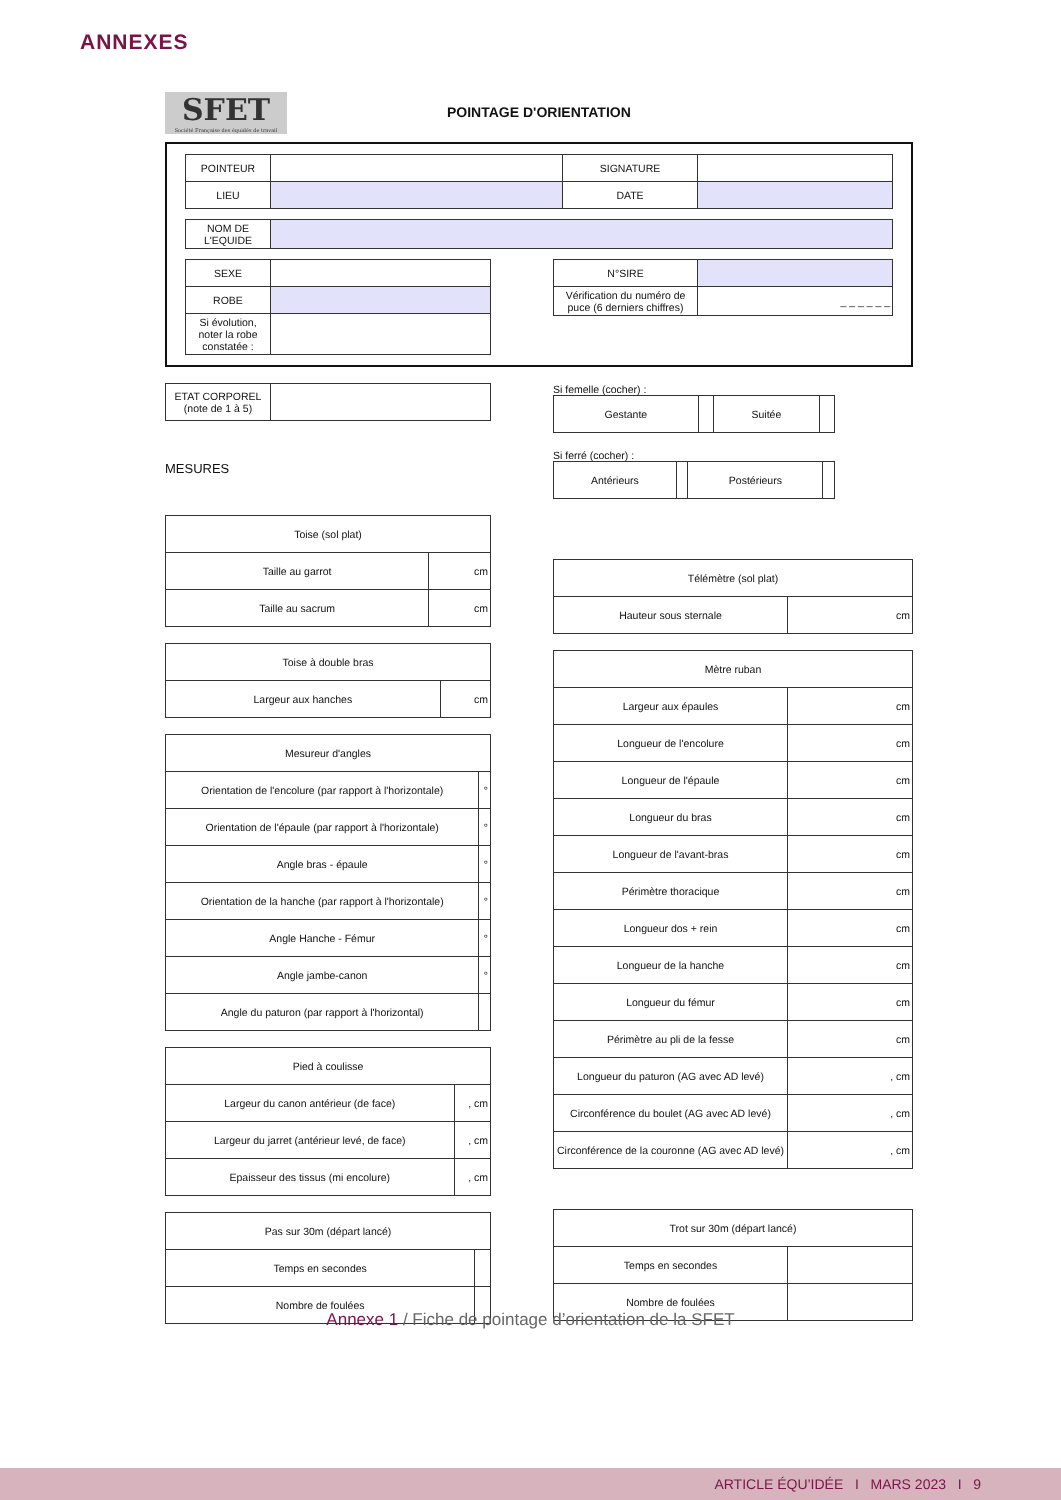ANNEXES
SFET Société Française des équidés de travail POINTAGE D'ORIENTATION
| POINTEUR | | SIGNATURE | |
| LIEU | | DATE | |
| NOM DE L'EQUIDE | |
| SEXE | |
| ROBE | |
| Si évolution, noter la robe constatée : | |
| N°SIRE | |
| Vérification du numéro de puce (6 derniers chiffres) | _ _ _ _ _ _ |
| ETAT CORPOREL (note de 1 à 5) | |
MESURES
Si femelle (cocher) :
| Gestante | | Suitée | |
Si ferré (cocher) :
| Antérieurs | | Postérieurs | |
| Toise (sol plat) | |
| Taille au garrot | cm |
| Taille au sacrum | cm |
| Toise à double bras | |
| Largeur aux hanches | cm |
| Mesureur d'angles | |
| Orientation de l'encolure (par rapport à l'horizontale) | ° |
| Orientation de l'épaule (par rapport à l'horizontale) | ° |
| Angle bras - épaule | ° |
| Orientation de la hanche (par rapport à l'horizontale) | ° |
| Angle Hanche - Fémur | ° |
| Angle jambe-canon | ° |
| Angle du paturon (par rapport à l'horizontal) | |
| Pied à coulisse | |
| Largeur du canon antérieur (de face) | , cm |
| Largeur du jarret (antérieur levé, de face) | , cm |
| Epaisseur des tissus (mi encolure) | , cm |
| Pas sur 30m (départ lancé) | |
| Temps en secondes | |
| Nombre de foulées | |
| Télémètre (sol plat) | |
| Hauteur sous sternale | cm |
| Mètre ruban | |
| Largeur aux épaules | cm |
| Longueur de l'encolure | cm |
| Longueur de l'épaule | cm |
| Longueur du bras | cm |
| Longueur de l'avant-bras | cm |
| Périmètre thoracique | cm |
| Longueur dos + rein | cm |
| Longueur de la hanche | cm |
| Longueur du fémur | cm |
| Périmètre au pli de la fesse | cm |
| Longueur du paturon (AG avec AD levé) | , cm |
| Circonférence du boulet (AG avec AD levé) | , cm |
| Circonférence de la couronne (AG avec AD levé) | , cm |
| Trot sur 30m (départ lancé) | |
| Temps en secondes | |
| Nombre de foulées | |
Annexe 1 / Fiche de pointage d’orientation de la SFET
ARTICLE ÉQU’IDÉE I MARS 2023 I 9